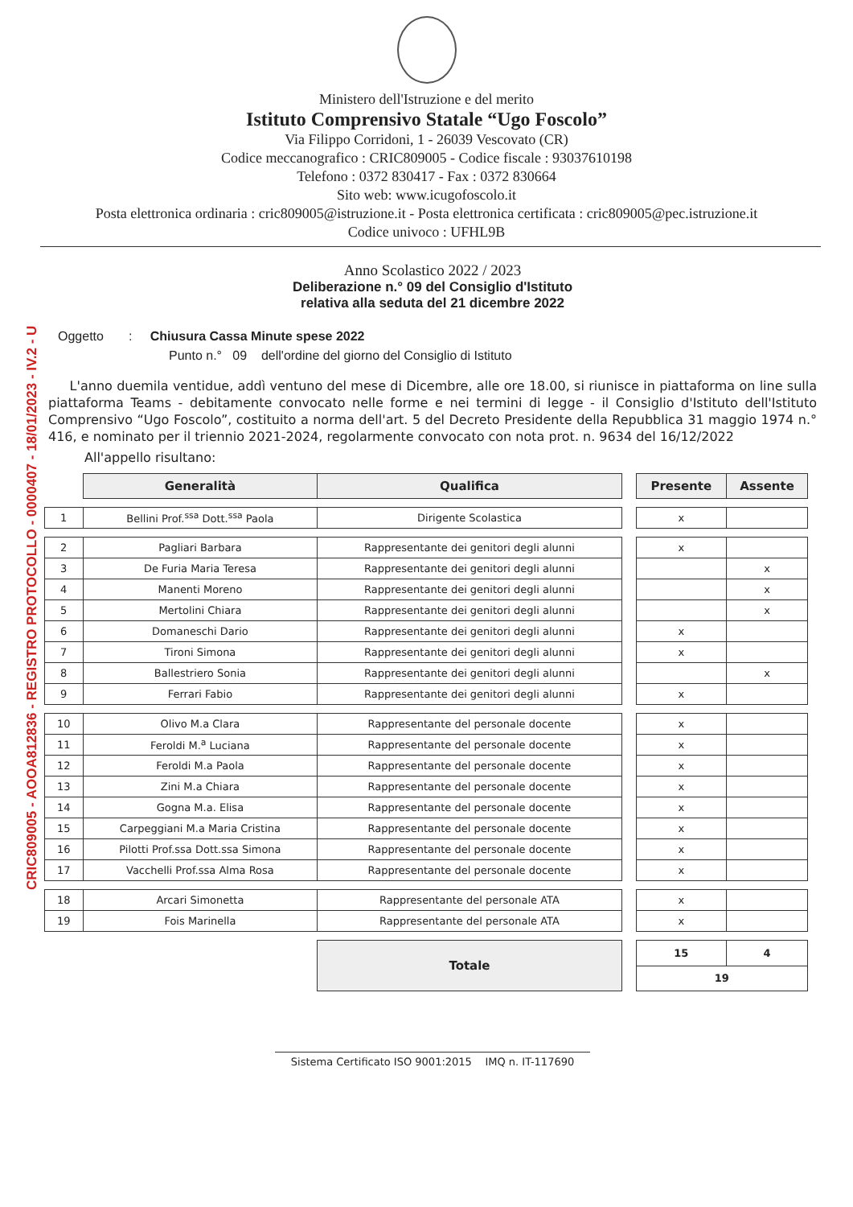CRIC809005 - AOOA812836 - REGISTRO PROTOCOLLO - 0000407 - 18/01/2023 - IV.2 - U
Ministero dell'Istruzione e del merito
Istituto Comprensivo Statale “Ugo Foscolo”
Via Filippo Corridoni, 1 - 26039 Vescovato (CR)
Codice meccanografico : CRIC809005 - Codice fiscale : 93037610198
Telefono : 0372 830417 - Fax : 0372 830664
Sito web: www.icugofoscolo.it
Posta elettronica ordinaria : cric809005@istruzione.it - Posta elettronica certificata : cric809005@pec.istruzione.it
Codice univoco : UFHL9B
Anno Scolastico 2022 / 2023
Deliberazione n.° 09 del Consiglio d'Istituto
relativa alla seduta del 21 dicembre 2022
Oggetto : Chiusura Cassa Minute spese 2022
Punto n.° 09 dell'ordine del giorno del Consiglio di Istituto
L'anno duemila ventidue, addì ventuno del mese di Dicembre, alle ore 18.00, si riunisce in piattaforma on line sulla piattaforma Teams - debitamente convocato nelle forme e nei termini di legge - il Consiglio d'Istituto dell'Istituto Comprensivo “Ugo Foscolo”, costituito a norma dell'art. 5 del Decreto Presidente della Repubblica 31 maggio 1974 n.° 416, e nominato per il triennio 2021-2024, regolarmente convocato con nota prot. n. 9634 del 16/12/2022
All'appello risultano:
| | Generalità | Qualifica | | Presente | Assente |
| 1 | Bellini Prof.<sup>ssa</sup> Dott.<sup>ssa</sup> Paola | Dirigente Scolastica | | x | |
| 2 | Pagliari Barbara | Rappresentante dei genitori degli alunni | | x | |
| 3 | De Furia Maria Teresa | Rappresentante dei genitori degli alunni | | | x |
| 4 | Manenti Moreno | Rappresentante dei genitori degli alunni | | | x |
| 5 | Mertolini Chiara | Rappresentante dei genitori degli alunni | | | x |
| 6 | Domaneschi Dario | Rappresentante dei genitori degli alunni | | x | |
| 7 | Tironi Simona | Rappresentante dei genitori degli alunni | | x | |
| 8 | Ballestriero Sonia | Rappresentante dei genitori degli alunni | | | x |
| 9 | Ferrari Fabio | Rappresentante dei genitori degli alunni | | x | |
| 10 | Olivo M.a Clara | Rappresentante del personale docente | | x | |
| 11 | Feroldi M.<sup>a</sup> Luciana | Rappresentante del personale docente | | x | |
| 12 | Feroldi M.a Paola | Rappresentante del personale docente | | x | |
| 13 | Zini M.a Chiara | Rappresentante del personale docente | | x | |
| 14 | Gogna M.a. Elisa | Rappresentante del personale docente | | x | |
| 15 | Carpeggiani M.a Maria Cristina | Rappresentante del personale docente | | x | |
| 16 | Pilotti Prof.ssa Dott.ssa Simona | Rappresentante del personale docente | | x | |
| 17 | Vacchelli Prof.ssa Alma Rosa | Rappresentante del personale docente | | x | |
| 18 | Arcari Simonetta | Rappresentante del personale ATA | | x | |
| 19 | Fois Marinella | Rappresentante del personale ATA | | x | |
| | | Totale | | 15 | 4 |
| | | | | 19 | |
Sistema Certificato ISO 9001:2015 IMQ n. IT-117690